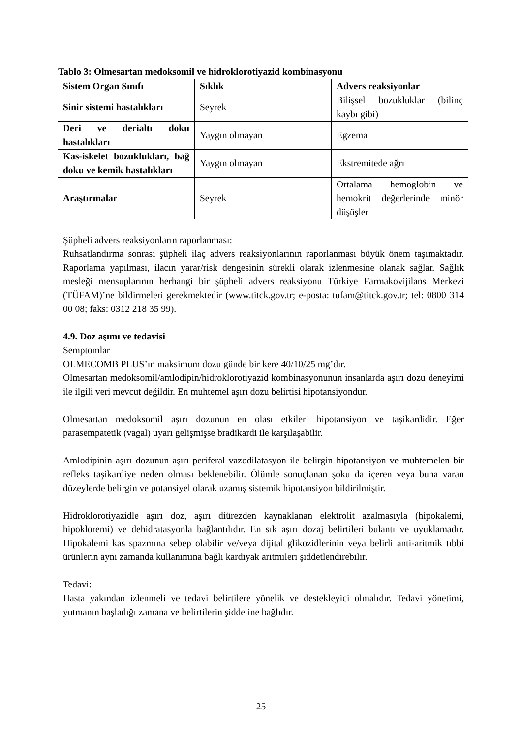Tablo 3: Olmesartan medoksomil ve hidroklorotiyazid kombinasyonu
| Sistem Organ Sınıfı | Sıklık | Advers reaksiyonlar |
| --- | --- | --- |
| Sinir sistemi hastalıkları | Seyrek | Bilişsel bozukluklar (bilinç kaybı gibi) |
| Deri ve derialtı doku hastalıkları | Yaygın olmayan | Egzema |
| Kas-iskelet bozuklukları, bağ doku ve kemik hastalıkları | Yaygın olmayan | Ekstremitede ağrı |
| Araştırmalar | Seyrek | Ortalama hemoglobin ve hemokrit değerlerinde minör düşüşler |
Şüpheli advers reaksiyonların raporlanması:
Ruhsatlandırma sonrası şüpheli ilaç advers reaksiyonlarının raporlanması büyük önem taşımaktadır. Raporlama yapılması, ilacın yarar/risk dengesinin sürekli olarak izlenmesine olanak sağlar. Sağlık mesleği mensuplarının herhangi bir şüpheli advers reaksiyonu Türkiye Farmakovijilans Merkezi (TÜFAM)’ne bildirmeleri gerekmektedir (www.titck.gov.tr; e-posta: tufam@titck.gov.tr; tel: 0800 314 00 08; faks: 0312 218 35 99).
4.9. Doz aşımı ve tedavisi
Semptomlar
OLMECOMB PLUS’ın maksimum dozu günde bir kere 40/10/25 mg’dır.
Olmesartan medoksomil/amlodipin/hidroklorotiyazid kombinasyonunun insanlarda aşırı dozu deneyimi ile ilgili veri mevcut değildir. En muhtemel aşırı dozu belirtisi hipotansiyondur.
Olmesartan medoksomil aşırı dozunun en olası etkileri hipotansiyon ve taşikardidir. Eğer parasempatetik (vagal) uyarı gelişmişse bradikardi ile karşılaşabilir.
Amlodipinin aşırı dozunun aşırı periferal vazodilatasyon ile belirgin hipotansiyon ve muhtemelen bir refleks taşikardiye neden olması beklenebilir. Ölümle sonuçlanan şoku da içeren veya buna varan düzeylerde belirgin ve potansiyel olarak uzamış sistemik hipotansiyon bildirilmiştir.
Hidroklorotiyazidle aşırı doz, aşırı diürezden kaynaklanan elektrolit azalmasıyla (hipokalemi, hipokloremi) ve dehidratasyonla bağlantılıdır. En sık aşırı dozaj belirtileri bulantı ve uyuklamadır. Hipokalemi kas spazmına sebep olabilir ve/veya dijital glikozidlerinin veya belirli anti-aritmik tıbbi ürünlerin aynı zamanda kullanımına bağlı kardiyak aritmileri şiddetlendirebilir.
Tedavi:
Hasta yakından izlenmeli ve tedavi belirtilere yönelik ve destekleyici olmalıdır. Tedavi yönetimi, yutmanın başladığı zamana ve belirtilerin şiddetine bağlıdır.
25